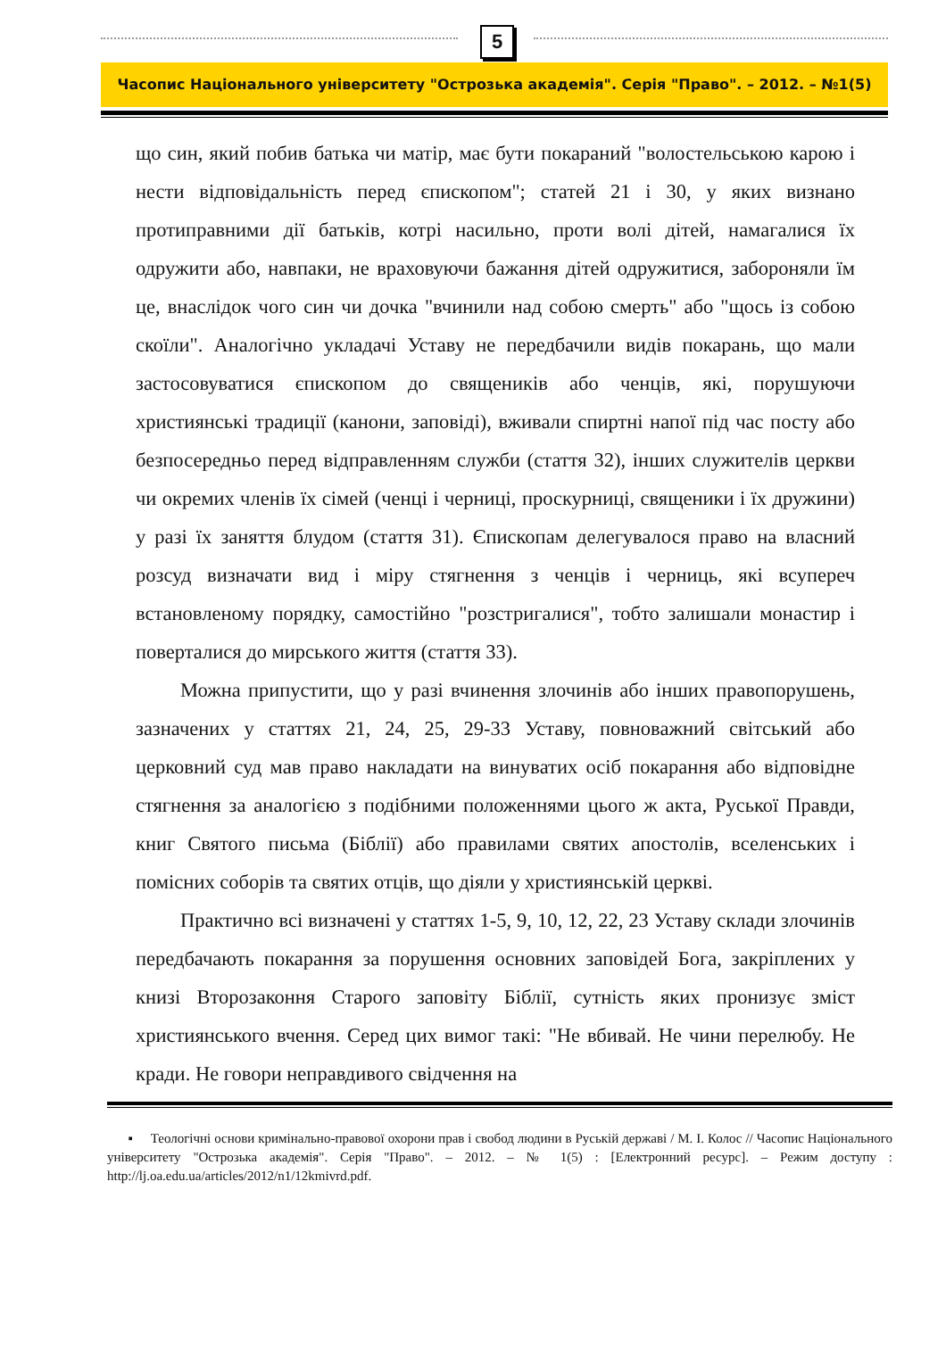5
Часопис Національного університету "Острозька академія". Серія "Право". – 2012. – №1(5)
що син, який побив батька чи матір, має бути покараний "волостельською карою і нести відповідальність перед єпископом"; статей 21 і 30, у яких визнано протиправними дії батьків, котрі насильно, проти волі дітей, намагалися їх одружити або, навпаки, не враховуючи бажання дітей одружитися, забороняли їм це, внаслідок чого син чи дочка "вчинили над собою смерть" або "щось із собою скоїли". Аналогічно укладачі Уставу не передбачили видів покарань, що мали застосовуватися єпископом до священиків або ченців, які, порушуючи християнські традиції (канони, заповіді), вживали спиртні напої під час посту або безпосередньо перед відправленням служби (стаття 32), інших служителів церкви чи окремих членів їх сімей (ченці і черниці, проскурниці, священики і їх дружини) у разі їх заняття блудом (стаття 31). Єпископам делегувалося право на власний розсуд визначати вид і міру стягнення з ченців і черниць, які всупереч встановленому порядку, самостійно "розстригалися", тобто залишали монастир і поверталися до мирського життя (стаття 33).
Можна припустити, що у разі вчинення злочинів або інших правопорушень, зазначених у статтях 21, 24, 25, 29-33 Уставу, повноважний світський або церковний суд мав право накладати на винуватих осіб покарання або відповідне стягнення за аналогією з подібними положеннями цього ж акта, Руської Правди, книг Святого письма (Біблії) або правилами святих апостолів, вселенських і помісних соборів та святих отців, що діяли у християнській церкві.
Практично всі визначені у статтях 1-5, 9, 10, 12, 22, 23 Уставу склади злочинів передбачають покарання за порушення основних заповідей Бога, закріплених у книзі Второзаконня Старого заповіту Біблії, сутність яких пронизує зміст християнського вчення. Серед цих вимог такі: "Не вбивай. Не чини перелюбу. Не кради. Не говори неправдивого свідчення на
▪ Теологічні основи кримінально-правової охорони прав і свобод людини в Руській державі / М. І. Колос // Часопис Національного університету "Острозька академія". Серія "Право". – 2012. – № 1(5) : [Електронний ресурс]. – Режим доступу : http://lj.oa.edu.ua/articles/2012/n1/12kmivrd.pdf.